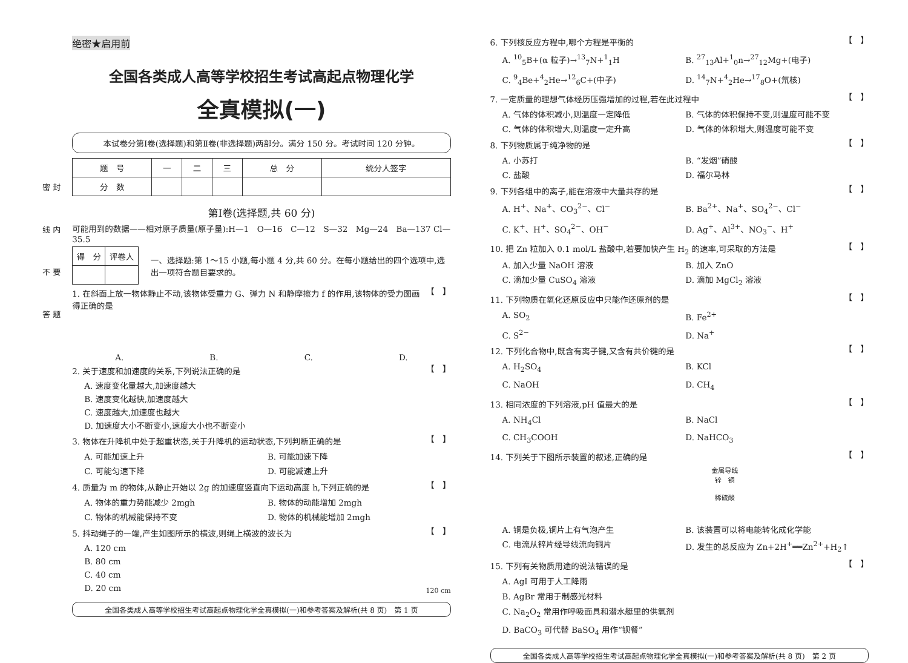密 封 线 内 不 要 答 题
绝密★启用前
全国各类成人高等学校招生考试高起点物理化学
全真模拟(一)
本试卷分第Ⅰ卷(选择题)和第Ⅱ卷(非选择题)两部分。满分 150 分。考试时间 120 分钟。
| 题 号 | 一 | 二 | 三 | 总 分 | 统分人签字 |
| --- | --- | --- | --- | --- | --- |
| 分 数 | | | | | |
第Ⅰ卷(选择题,共 60 分)
可能用到的数据——相对原子质量(原子量):H—1　O—16　C—12　S—32　Mg—24　Ba—137 Cl—35.5
| 得 分 | 评卷人 |
一、选择题:第 1～15 小题,每小题 4 分,共 60 分。在每小题给出的四个选项中,选出一项符合题目要求的。
1. 在斜面上放一物体静止不动,该物体受重力 G、弹力 N 和静摩擦力 f 的作用,该物体的受力图画得正确的是
【　】
A. B. C. D.
2. 关于速度和加速度的关系,下列说法正确的是
【　】
A. 速度变化量越大,加速度越大
B. 速度变化越快,加速度越大
C. 速度越大,加速度也越大
D. 加速度大小不断变小,速度大小也不断变小
3. 物体在升降机中处于超重状态,关于升降机的运动状态,下列判断正确的是
【　】
A. 可能加速上升 B. 可能加速下降 C. 可能匀速下降 D. 可能减速上升
4. 质量为 m 的物体,从静止开始以 2g 的加速度竖直向下运动高度 h,下列正确的是
【　】
A. 物体的重力势能减少 2mgh B. 物体的动能增加 2mgh C. 物体的机械能保持不变 D. 物体的机械能增加 2mgh
5. 抖动绳子的一端,产生如图所示的横波,则绳上横波的波长为
【　】
A. 120 cm
B. 80 cm
C. 40 cm
D. 20 cm
120 cm
全国各类成人高等学校招生考试高起点物理化学全真模拟(一)和参考答案及解析(共 8 页)　第 1 页
6. 下列核反应方程中,哪个方程是平衡的
【　】
A. <sup>10</sup><sub>5</sub>B+(α 粒子)→<sup>13</sup><sub>7</sub>N+<sup>1</sup><sub>1</sub>H B. <sup>27</sup><sub>13</sub>Al+<sup>1</sup><sub>0</sub>n→<sup>27</sup><sub>12</sub>Mg+(电子) C. <sup>9</sup><sub>4</sub>Be+<sup>4</sup><sub>2</sub>He→<sup>12</sup><sub>6</sub>C+(中子) D. <sup>14</sup><sub>7</sub>N+<sup>4</sup><sub>2</sub>He→<sup>17</sup><sub>8</sub>O+(氘核)
7. 一定质量的理想气体经历压强增加的过程,若在此过程中
【　】
A. 气体的体积减小,则温度一定降低 B. 气体的体积保持不变,则温度可能不变 C. 气体的体积增大,则温度一定升高 D. 气体的体积增大,则温度可能不变
8. 下列物质属于纯净物的是
【　】
A. 小苏打 B. “发烟”硝酸 C. 盐酸 D. 福尔马林
9. 下列各组中的离子,能在溶液中大量共存的是
【　】
A. H<sup>+</sup>、Na<sup>+</sup>、CO<sub>3</sub><sup>2−</sup>、Cl<sup>−</sup> B. Ba<sup>2+</sup>、Na<sup>+</sup>、SO<sub>4</sub><sup>2−</sup>、Cl<sup>−</sup> C. K<sup>+</sup>、H<sup>+</sup>、SO<sub>4</sub><sup>2−</sup>、OH<sup>−</sup> D. Ag<sup>+</sup>、Al<sup>3+</sup>、NO<sub>3</sub><sup>−</sup>、H<sup>+</sup>
10. 把 Zn 粒加入 0.1 mol/L 盐酸中,若要加快产生 H<sub>2</sub> 的速率,可采取的方法是
【　】
A. 加入少量 NaOH 溶液 B. 加入 ZnO C. 滴加少量 CuSO<sub>4</sub> 溶液 D. 滴加 MgCl<sub>2</sub> 溶液
11. 下列物质在氧化还原反应中只能作还原剂的是
【　】
A. SO<sub>2</sub> B. Fe<sup>2+</sup> C. S<sup>2−</sup> D. Na<sup>+</sup>
12. 下列化合物中,既含有离子键,又含有共价键的是
【　】
A. H<sub>2</sub>SO<sub>4</sub> B. KCl C. NaOH D. CH<sub>4</sub>
13. 相同浓度的下列溶液,pH 值最大的是
【　】
A. NH<sub>4</sub>Cl B. NaCl C. CH<sub>3</sub>COOH D. NaHCO<sub>3</sub>
14. 下列关于下图所示装置的叙述,正确的是
【　】
金属导线
锌　铜
稀硫酸
A. 铜是负极,铜片上有气泡产生 B. 该装置可以将电能转化成化学能 C. 电流从锌片经导线流向铜片 D. 发生的总反应为 Zn+2H<sup>+</sup>══Zn<sup>2+</sup>+H<sub>2</sub>↑
15. 下列有关物质用途的说法错误的是
【　】
A. AgI 可用于人工降雨
B. AgBr 常用于制感光材料
C. Na<sub>2</sub>O<sub>2</sub> 常用作呼吸面具和潜水艇里的供氧剂
D. BaCO<sub>3</sub> 可代替 BaSO<sub>4</sub> 用作“钡餐”
全国各类成人高等学校招生考试高起点物理化学全真模拟(一)和参考答案及解析(共 8 页)　第 2 页